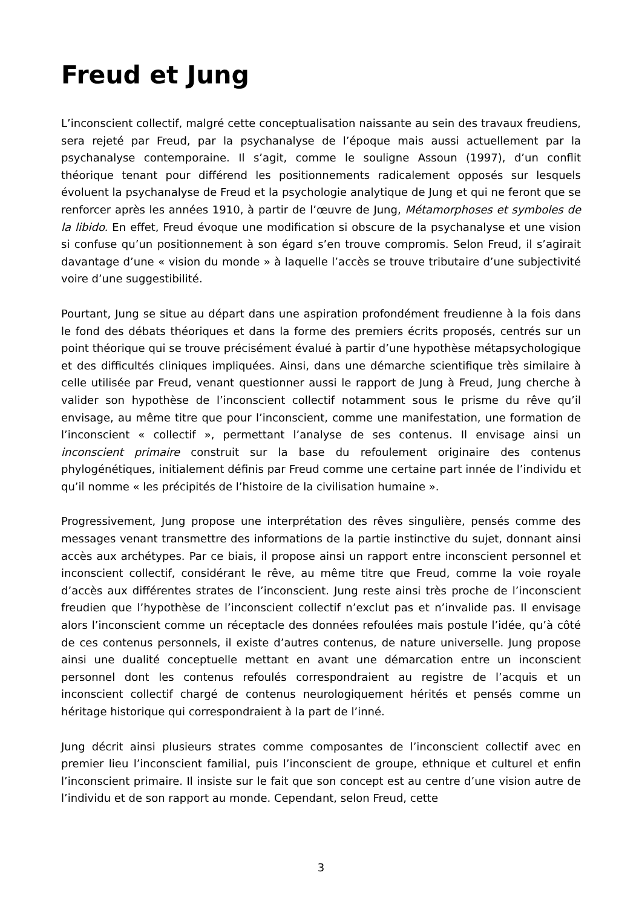Freud et Jung
L’inconscient collectif, malgré cette conceptualisation naissante au sein des travaux freudiens, sera rejeté par Freud, par la psychanalyse de l’époque mais aussi actuellement par la psychanalyse contemporaine. Il s’agit, comme le souligne Assoun (1997), d’un conflit théorique tenant pour différend les positionnements radicalement opposés sur lesquels évoluent la psychanalyse de Freud et la psychologie analytique de Jung et qui ne feront que se renforcer après les années 1910, à partir de l’œuvre de Jung, Métamorphoses et symboles de la libido. En effet, Freud évoque une modification si obscure de la psychanalyse et une vision si confuse qu’un positionnement à son égard s’en trouve compromis. Selon Freud, il s’agirait davantage d’une « vision du monde » à laquelle l’accès se trouve tributaire d’une subjectivité voire d’une suggestibilité.
Pourtant, Jung se situe au départ dans une aspiration profondément freudienne à la fois dans le fond des débats théoriques et dans la forme des premiers écrits proposés, centrés sur un point théorique qui se trouve précisément évalué à partir d’une hypothèse métapsychologique et des difficultés cliniques impliquées. Ainsi, dans une démarche scientifique très similaire à celle utilisée par Freud, venant questionner aussi le rapport de Jung à Freud, Jung cherche à valider son hypothèse de l’inconscient collectif notamment sous le prisme du rêve qu’il envisage, au même titre que pour l’inconscient, comme une manifestation, une formation de l’inconscient « collectif », permettant l’analyse de ses contenus. Il envisage ainsi un inconscient primaire construit sur la base du refoulement originaire des contenus phylogénétiques, initialement définis par Freud comme une certaine part innée de l’individu et qu’il nomme « les précipités de l’histoire de la civilisation humaine ».
Progressivement, Jung propose une interprétation des rêves singulière, pensés comme des messages venant transmettre des informations de la partie instinctive du sujet, donnant ainsi accès aux archétypes. Par ce biais, il propose ainsi un rapport entre inconscient personnel et inconscient collectif, considérant le rêve, au même titre que Freud, comme la voie royale d’accès aux différentes strates de l’inconscient. Jung reste ainsi très proche de l’inconscient freudien que l’hypothèse de l’inconscient collectif n’exclut pas et n’invalide pas. Il envisage alors l’inconscient comme un réceptacle des données refoulées mais postule l’idée, qu’à côté de ces contenus personnels, il existe d’autres contenus, de nature universelle. Jung propose ainsi une dualité conceptuelle mettant en avant une démarcation entre un inconscient personnel dont les contenus refoulés correspondraient au registre de l’acquis et un inconscient collectif chargé de contenus neurologiquement hérités et pensés comme un héritage historique qui correspondraient à la part de l’inné.
Jung décrit ainsi plusieurs strates comme composantes de l’inconscient collectif avec en premier lieu l’inconscient familial, puis l’inconscient de groupe, ethnique et culturel et enfin l’inconscient primaire. Il insiste sur le fait que son concept est au centre d’une vision autre de l’individu et de son rapport au monde. Cependant, selon Freud, cette
3